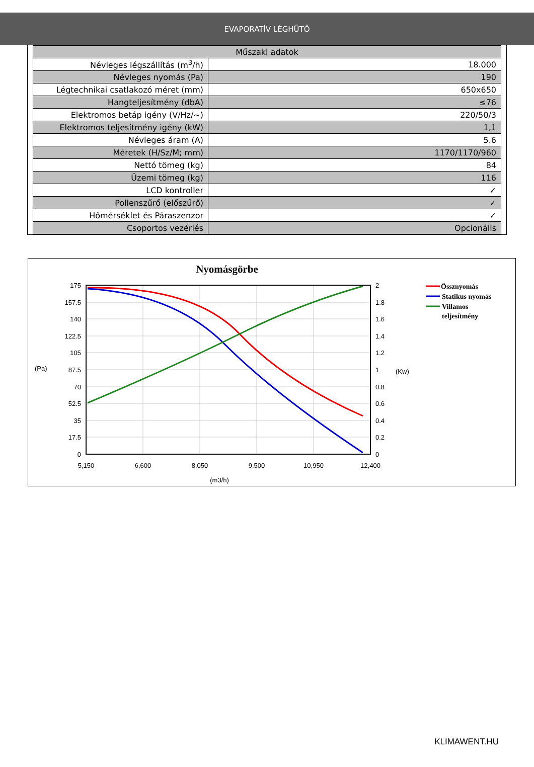EVAPORATÍV LÉGHŰTŐ
| Műszaki adatok | |
| --- | --- |
| Névleges légszállítás (m<sup>3</sup>/h) | 18.000 |
| Névleges nyomás (Pa) | 190 |
| Légtechnikai csatlakozó méret (mm) | 650x650 |
| Hangteljesítmény (dbA) | ≤76 |
| Elektromos betáp igény (V/Hz/~) | 220/50/3 |
| Elektromos teljesítmény igény (kW) | 1,1 |
| Névleges áram (A) | 5.6 |
| Méretek (H/Sz/M; mm) | 1170/1170/960 |
| Nettó tömeg (kg) | 84 |
| Üzemi tömeg (kg) | 116 |
| LCD kontroller | ✓ |
| Pollenszűrő (előszűrő) | ✓ |
| Hőmérséklet és Páraszenzor | ✓ |
| Csoportos vezérlés | Opcionális |
Nyomásgörbe
175
157.5
140
122.5
105
87.5
70
52.5
35
17.5
0
2
1.8
1.6
1.4
1.2
1
0.8
0.6
0.4
0.2
0
5,150
6,600
8,050
9,500
10,950
12,400
(Pa)
(Kw)
(m3/h)
Össznyomás
Statikus nyomás
Villamos
teljesítmény
KLIMAWENT.HU